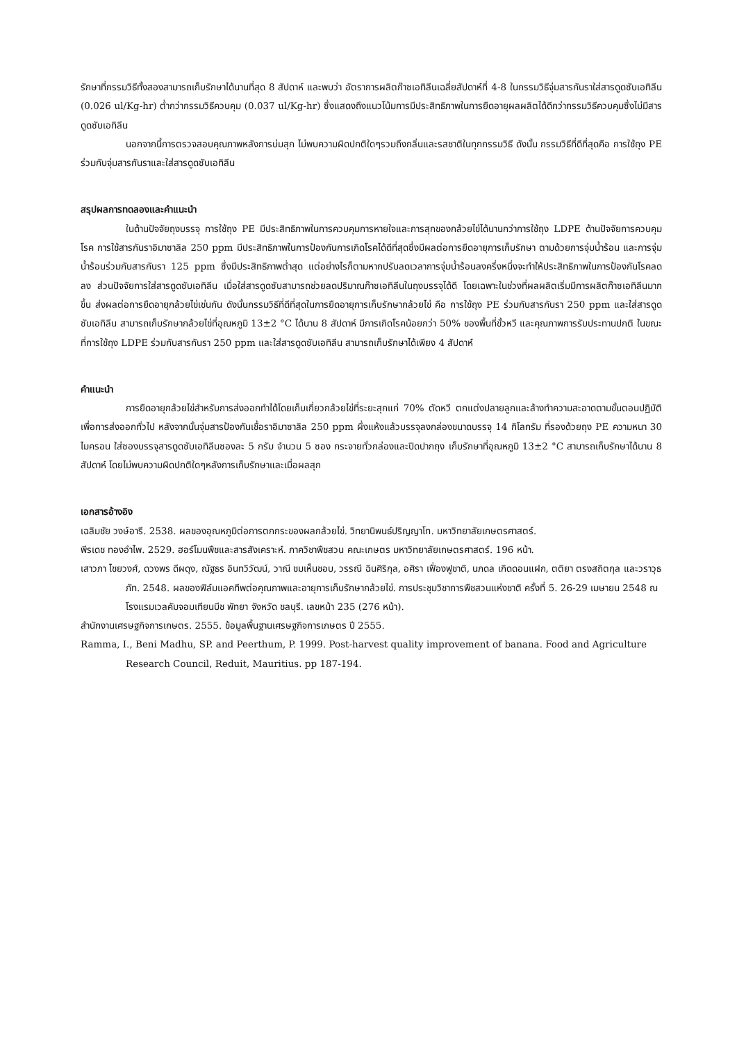รักษาที่กรรมวิธีทั้งสองสามารถเก็บรักษาได้นานที่สุด 8 สัปดาห์ และพบว่า อัตราการผลิตก๊าซเอทิลีนเฉลี่ยสัปดาห์ที่ 4-8 ในกรรมวิธีจุ่มสารกันราใส่สารดูดซับเอทิลีน (0.026 ul/Kg-hr) ต่ำกว่ากรรมวิธีควบคุม (0.037 ul/Kg-hr) ซึ่งแสดงถึงแนวโน้มการมีประสิทธิภาพในการยืดอายุผลผลิตได้ดีกว่ากรรมวิธีควบคุมซึ่งไม่มีสารดูดซับเอทิลีน
นอกจากนี้การตรวจสอบคุณภาพหลังการบ่มสุก ไม่พบความผิดปกติใดๆรวมถึงกลิ่นและรสชาติในทุกกรรมวิธี ดังนั้น กรรมวิธีที่ดีที่สุดคือ การใช้ถุง PE ร่วมกับจุ่มสารกันราและใส่สารดูดซับเอทิลีน
สรุปผลการทดลองและคำแนะนำ
ในด้านปัจจัยถุงบรรจุ การใช้ถุง PE มีประสิทธิภาพในการควบคุมการหายใจและการสุกของกล้วยไข่ได้นานกว่าการใช้ถุง LDPE ด้านปัจจัยการควบคุมโรค การใช้สารกันราอิมาซาลิล 250 ppm มีประสิทธิภาพในการป้องกันการเกิดโรคได้ดีที่สุดซึ่งมีผลต่อการยืดอายุการเก็บรักษา ตามด้วยการจุ่มน้ำร้อน และการจุ่มน้ำร้อนร่วมกับสารกันรา 125 ppm ซึ่งมีประสิทธิภาพต่ำสุด แต่อย่างไรก็ตามหากปรับลดเวลาการจุ่มน้ำร้อนลงครึ่งหนึ่งจะทำให้ประสิทธิภาพในการป้องกันโรคลดลง ส่วนปัจจัยการใส่สารดูดซับเอทิลีน เมื่อใส่สารดูดซับสามารถช่วยลดปริมาณก๊าซเอทิลีนในถุงบรรจุได้ดี โดยเฉพาะในช่วงที่ผลผลิตเริ่มมีการผลิตก๊าซเอทิลีนมากขึ้น ส่งผลต่อการยืดอายุกล้วยไข่เช่นกัน ดังนั้นกรรมวิธีที่ดีที่สุดในการยืดอายุการเก็บรักษากล้วยไข่ คือ การใช้ถุง PE ร่วมกับสารกันรา 250 ppm และใส่สารดูดซับเอทิลีน สามารถเก็บรักษากล้วยไข่ที่อุณหภูมิ 13±2 °C ได้นาน 8 สัปดาห์ มีการเกิดโรคน้อยกว่า 50% ของพื้นที่ขั้วหวี และคุณภาพการรับประทานปกติ ในขณะที่การใช้ถุง LDPE ร่วมกับสารกันรา 250 ppm และใส่สารดูดซับเอทิลีน สามารถเก็บรักษาได้เพียง 4 สัปดาห์
คำแนะนำ
การยืดอายุกล้วยไข่สำหรับการส่งออกทำได้โดยเก็บเกี่ยวกล้วยไข่ที่ระยะสุกแก่ 70% ตัดหวี ตกแต่งปลายลูกและล้างทำความสะอาดตามขั้นตอนปฏิบัติเพื่อการส่งออกทั่วไป หลังจากนั้นจุ่มสารป้องกันเชื้อราอิมาซาลิล 250 ppm ผึ่งแห้งแล้วบรรจุลงกล่องขนาดบรรจุ 14 กิโลกรัม ที่รองด้วยถุง PE ความหนา 30 ไมครอน ใส่ซองบรรจุสารดูดซับเอทิลีนซองละ 5 กรัม จำนวน 5 ซอง กระจายทั่วกล่องและปิดปากถุง เก็บรักษาที่อุณหภูมิ 13±2 °C สามารถเก็บรักษาได้นาน 8 สัปดาห์ โดยไม่พบความผิดปกติใดๆหลังการเก็บรักษาและเมื่อผลสุก
เอกสารอ้างอิง
เฉลิมชัย วงษ์อารี. 2538. ผลของอุณหภูมิต่อการตกกระของผลกล้วยไข่. วิทยานิพนธ์ปริญญาโท. มหาวิทยาลัยเกษตรศาสตร์.
พีรเดช ทองอำไพ. 2529. ฮอร์โมนพืชและสารสังเคราะห์. ภาควิชาพืชสวน คณะเกษตร มหาวิทยาลัยเกษตรศาสตร์. 196 หน้า.
เสาวภา ไชยวงศ์, ดวงพร ดีผดุง, ณัฐธร อินทวิวัฒน์, วาณี ชมเห็นชอบ, วรรณี ฉินศิริกุล, อศิรา เฟื่องฟูชาติ, นภดล เกิดดอนแฝก, ตติยา ตรงสถิตกุล และวราวุธ ภัท. 2548. ผลของฟิล์มแอคทีพต่อคุณภาพและอายุการเก็บรักษากล้วยไข่. การประชุมวิชาการพืชสวนแห่งชาติ ครั้งที่ 5. 26-29 เมษายน 2548 ณ โรงแรมเวลคัมจอมเทียนบีช พัทยา จังหวัด ชลบุรี. เลขหน้า 235 (276 หน้า).
สำนักงานเศรษฐกิจการเกษตร. 2555. ข้อมูลพื้นฐานเศรษฐกิจการเกษตร ปี 2555.
Ramma, I., Beni Madhu, SP. and Peerthum, P. 1999. Post-harvest quality improvement of banana. Food and Agriculture Research Council, Reduit, Mauritius. pp 187-194.